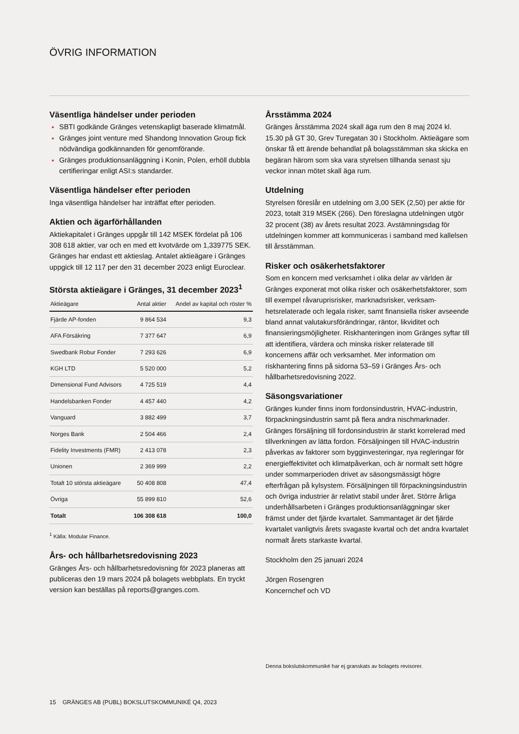ÖVRIG INFORMATION
Väsentliga händelser under perioden
SBTI godkände Gränges vetenskapligt baserade klimatmål.
Gränges joint venture med Shandong Innovation Group fick nödvändiga godkännanden för genomförande.
Gränges produktionsanläggning i Konin, Polen, erhöll dubbla certifieringar enligt ASI:s standarder.
Väsentliga händelser efter perioden
Inga väsentliga händelser har inträffat efter perioden.
Aktien och ägarförhållanden
Aktiekapitalet i Gränges uppgår till 142 MSEK fördelat på 106 308 618 aktier, var och en med ett kvotvärde om 1,339775 SEK. Gränges har endast ett aktieslag. Antalet aktieägare i Gränges uppgick till 12 117 per den 31 december 2023 enligt Euroclear.
Största aktieägare i Gränges, 31 december 2023<sup>1</sup>
| Aktieägare | Antal aktier | Andel av kapital och röster % |
| --- | --- | --- |
| Fjärde AP-fonden | 9 864 534 | 9,3 |
| AFA Försäkring | 7 377 647 | 6,9 |
| Swedbank Robur Fonder | 7 293 626 | 6,9 |
| KGH LTD | 5 520 000 | 5,2 |
| Dimensional Fund Advisors | 4 725 519 | 4,4 |
| Handelsbanken Fonder | 4 457 440 | 4,2 |
| Vanguard | 3 882 499 | 3,7 |
| Norges Bank | 2 504 466 | 2,4 |
| Fidelity Investments (FMR) | 2 413 078 | 2,3 |
| Unionen | 2 369 999 | 2,2 |
| Totalt 10 största aktieägare | 50 408 808 | 47,4 |
| Övriga | 55 899 810 | 52,6 |
| Totalt | 106 308 618 | 100,0 |
<sup>1</sup> Källa: Modular Finance.
Års- och hållbarhetsredovisning 2023
Gränges Års- och hållbarhetsredovisning för 2023 planeras att publiceras den 19 mars 2024 på bolagets webbplats. En tryckt version kan beställas på reports@granges.com.
Årsstämma 2024
Gränges årsstämma 2024 skall äga rum den 8 maj 2024 kl. 15.30 på GT 30, Grev Turegatan 30 i Stockholm. Aktieägare som önskar få ett ärende behandlat på bolagsstämman ska skicka en begäran härom som ska vara styrelsen tillhanda senast sju veckor innan mötet skall äga rum.
Utdelning
Styrelsen föreslår en utdelning om 3,00 SEK (2,50) per aktie för 2023, totalt 319 MSEK (266). Den föreslagna utdelningen utgör 32 procent (38) av årets resultat 2023. Avstämningsdag för utdelningen kommer att kommuniceras i samband med kallelsen till årsstämman.
Risker och osäkerhetsfaktorer
Som en koncern med verksamhet i olika delar av världen är Gränges exponerat mot olika risker och osäkerhetsfaktorer, som till exempel råvaruprisrisker, marknadsrisker, verksam-hetsrelaterade och legala risker, samt finansiella risker avseende bland annat valutakursförändringar, räntor, likviditet och finansieringsmöjligheter. Riskhanteringen inom Gränges syftar till att identifiera, värdera och minska risker relaterade till koncernens affär och verksamhet. Mer information om riskhantering finns på sidorna 53–59 i Gränges Års- och hållbarhetsredovisning 2022.
Säsongsvariationer
Gränges kunder finns inom fordonsindustrin, HVAC-industrin, förpackningsindustrin samt på flera andra nischmarknader. Gränges försäljning till fordonsindustrin är starkt korrelerad med tillverkningen av lätta fordon. Försäljningen till HVAC-industrin påverkas av faktorer som bygginvesteringar, nya regleringar för energieffektivitet och klimatpåverkan, och är normalt sett högre under sommarperioden drivet av säsongsmässigt högre efterfrågan på kylsystem. Försäljningen till förpackningsindustrin och övriga industrier är relativt stabil under året. Större årliga underhållsarbeten i Gränges produktionsanläggningar sker främst under det fjärde kvartalet. Sammantaget är det fjärde kvartalet vanligtvis årets svagaste kvartal och det andra kvartalet normalt årets starkaste kvartal.
Stockholm den 25 januari 2024
Jörgen Rosengren
Koncernchef och VD
Denna bokslutskommuniké har ej granskats av bolagets revisorer.
15 GRÄNGES AB (PUBL) BOKSLUTSKOMMUNIKÉ Q4, 2023